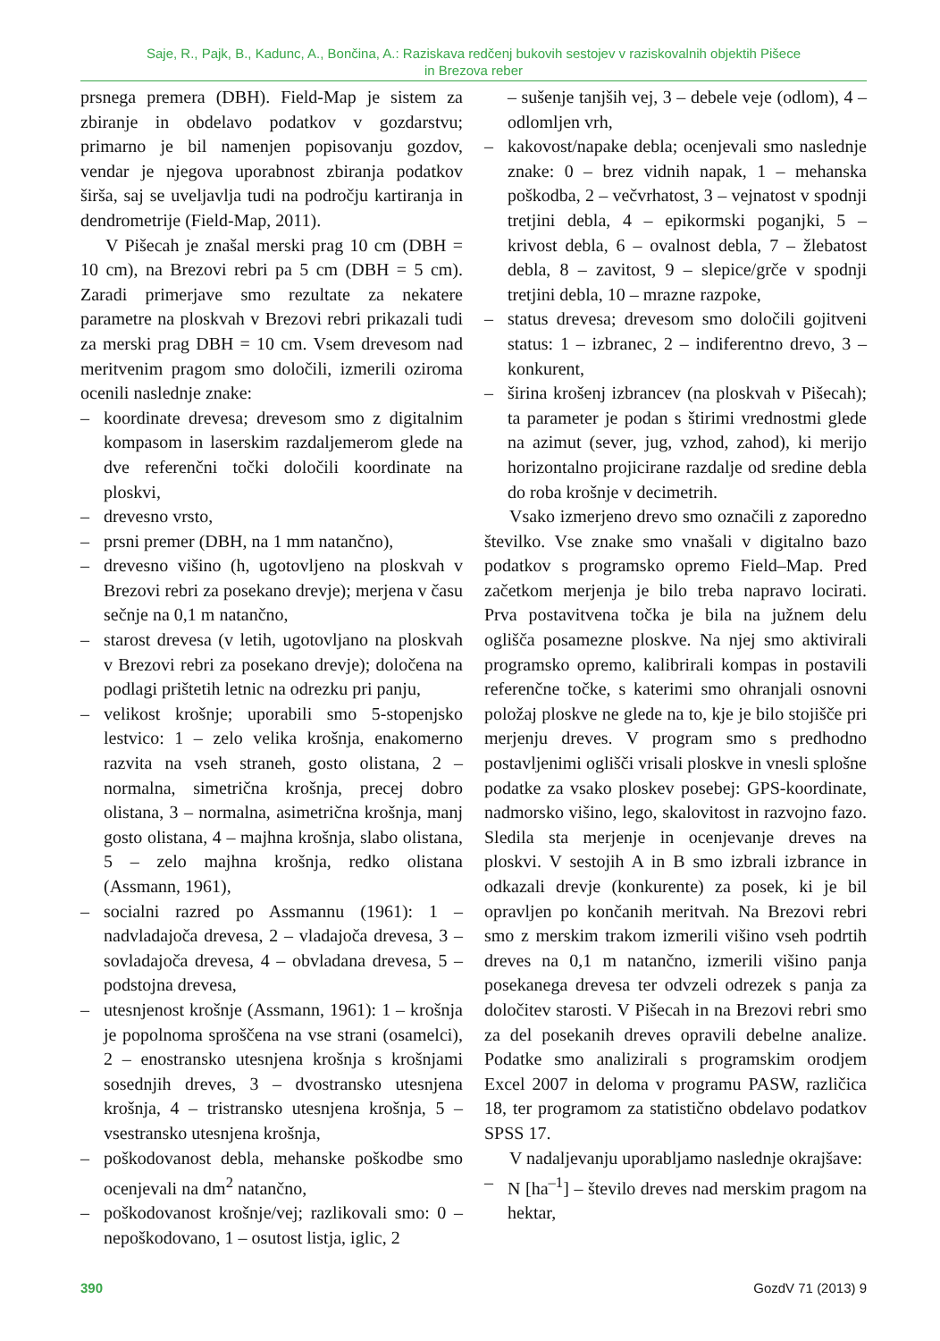Saje, R., Pajk, B., Kadunc, A., Bončina, A.: Raziskava redčenj bukovih sestojev v raziskovalnih objektih Pišece
in Brezova reber
prsnega premera (DBH). Field-Map je sistem za zbiranje in obdelavo podatkov v gozdarstvu; primarno je bil namenjen popisovanju gozdov, vendar je njegova uporabnost zbiranja podatkov širša, saj se uveljavlja tudi na področju kartiranja in dendrometrije (Field-Map, 2011).
V Pišecah je znašal merski prag 10 cm (DBH = 10 cm), na Brezovi rebri pa 5 cm (DBH = 5 cm). Zaradi primerjave smo rezultate za nekatere parametre na ploskvah v Brezovi rebri prikazali tudi za merski prag DBH = 10 cm. Vsem drevesom nad meritvenim pragom smo določili, izmerili oziroma ocenili naslednje znake:
– koordinate drevesa; drevesom smo z digitalnim kompasom in laserskim razdaljemerom glede na dve referenčni točki določili koordinate na ploskvi,
– drevesno vrsto,
– prsni premer (DBH, na 1 mm natančno),
– drevesno višino (h, ugotovljeno na ploskvah v Brezovi rebri za posekano drevje); merjena v času sečnje na 0,1 m natančno,
– starost drevesa (v letih, ugotovljano na ploskvah v Brezovi rebri za posekano drevje); določena na podlagi prištetih letnic na odrezku pri panju,
– velikost krošnje; uporabili smo 5-stopenjsko lestvico: 1 – zelo velika krošnja, enakomerno razvita na vseh straneh, gosto olistana, 2 – normalna, simetrična krošnja, precej dobro olistana, 3 – normalna, asimetrična krošnja, manj gosto olistana, 4 – majhna krošnja, slabo olistana, 5 – zelo majhna krošnja, redko olistana (Assmann, 1961),
– socialni razred po Assmannu (1961): 1 – nadvladajoča drevesa, 2 – vladajoča drevesa, 3 – sovladajoča drevesa, 4 – obvladana drevesa, 5 – podstojna drevesa,
– utesnjenost krošnje (Assmann, 1961): 1 – krošnja je popolnoma sproščena na vse strani (osamelci), 2 – enostransko utesnjena krošnja s krošnjami sosednjih dreves, 3 – dvostransko utesnjena krošnja, 4 – tristransko utesnjena krošnja, 5 – vsestransko utesnjena krošnja,
– poškodovanost debla, mehanske poškodbe smo ocenjevali na dm<sup>2</sup> natančno,
– poškodovanost krošnje/vej; razlikovali smo: 0 – nepoškodovano, 1 – osutost listja, iglic, 2
– sušenje tanjših vej, 3 – debele veje (odlom), 4 – odlomljen vrh,
– kakovost/napake debla; ocenjevali smo naslednje znake: 0 – brez vidnih napak, 1 – mehanska poškodba, 2 – večvrhatost, 3 – vejnatost v spodnji tretjini debla, 4 – epikormski poganjki, 5 – krivost debla, 6 – ovalnost debla, 7 – žlebatost debla, 8 – zavitost, 9 – slepice/grče v spodnji tretjini debla, 10 – mrazne razpoke,
– status drevesa; drevesom smo določili gojitveni status: 1 – izbranec, 2 – indiferentno drevo, 3 – konkurent,
– širina krošenj izbrancev (na ploskvah v Pišecah); ta parameter je podan s štirimi vrednostmi glede na azimut (sever, jug, vzhod, zahod), ki merijo horizontalno projicirane razdalje od sredine debla do roba krošnje v decimetrih.
Vsako izmerjeno drevo smo označili z zaporedno številko. Vse znake smo vnašali v digitalno bazo podatkov s programsko opremo Field–Map. Pred začetkom merjenja je bilo treba napravo locirati. Prva postavitvena točka je bila na južnem delu oglišča posamezne ploskve. Na njej smo aktivirali programsko opremo, kalibrirali kompas in postavili referenčne točke, s katerimi smo ohranjali osnovni položaj ploskve ne glede na to, kje je bilo stojišče pri merjenju dreves. V program smo s predhodno postavljenimi oglišči vrisali ploskve in vnesli splošne podatke za vsako ploskev posebej: GPS-koordinate, nadmorsko višino, lego, skalovitost in razvojno fazo. Sledila sta merjenje in ocenjevanje dreves na ploskvi. V sestojih A in B smo izbrali izbrance in odkazali drevje (konkurente) za posek, ki je bil opravljen po končanih meritvah. Na Brezovi rebri smo z merskim trakom izmerili višino vseh podrtih dreves na 0,1 m natančno, izmerili višino panja posekanega drevesa ter odvzeli odrezek s panja za določitev starosti. V Pišecah in na Brezovi rebri smo za del posekanih dreves opravili debelne analize. Podatke smo analizirali s programskim orodjem Excel 2007 in deloma v programu PASW, različica 18, ter programom za statistično obdelavo podatkov SPSS 17.
V nadaljevanju uporabljamo naslednje okrajšave:
– N [ha<sup>–1</sup>] – število dreves nad merskim pragom na hektar,
390 GozdV 71 (2013) 9